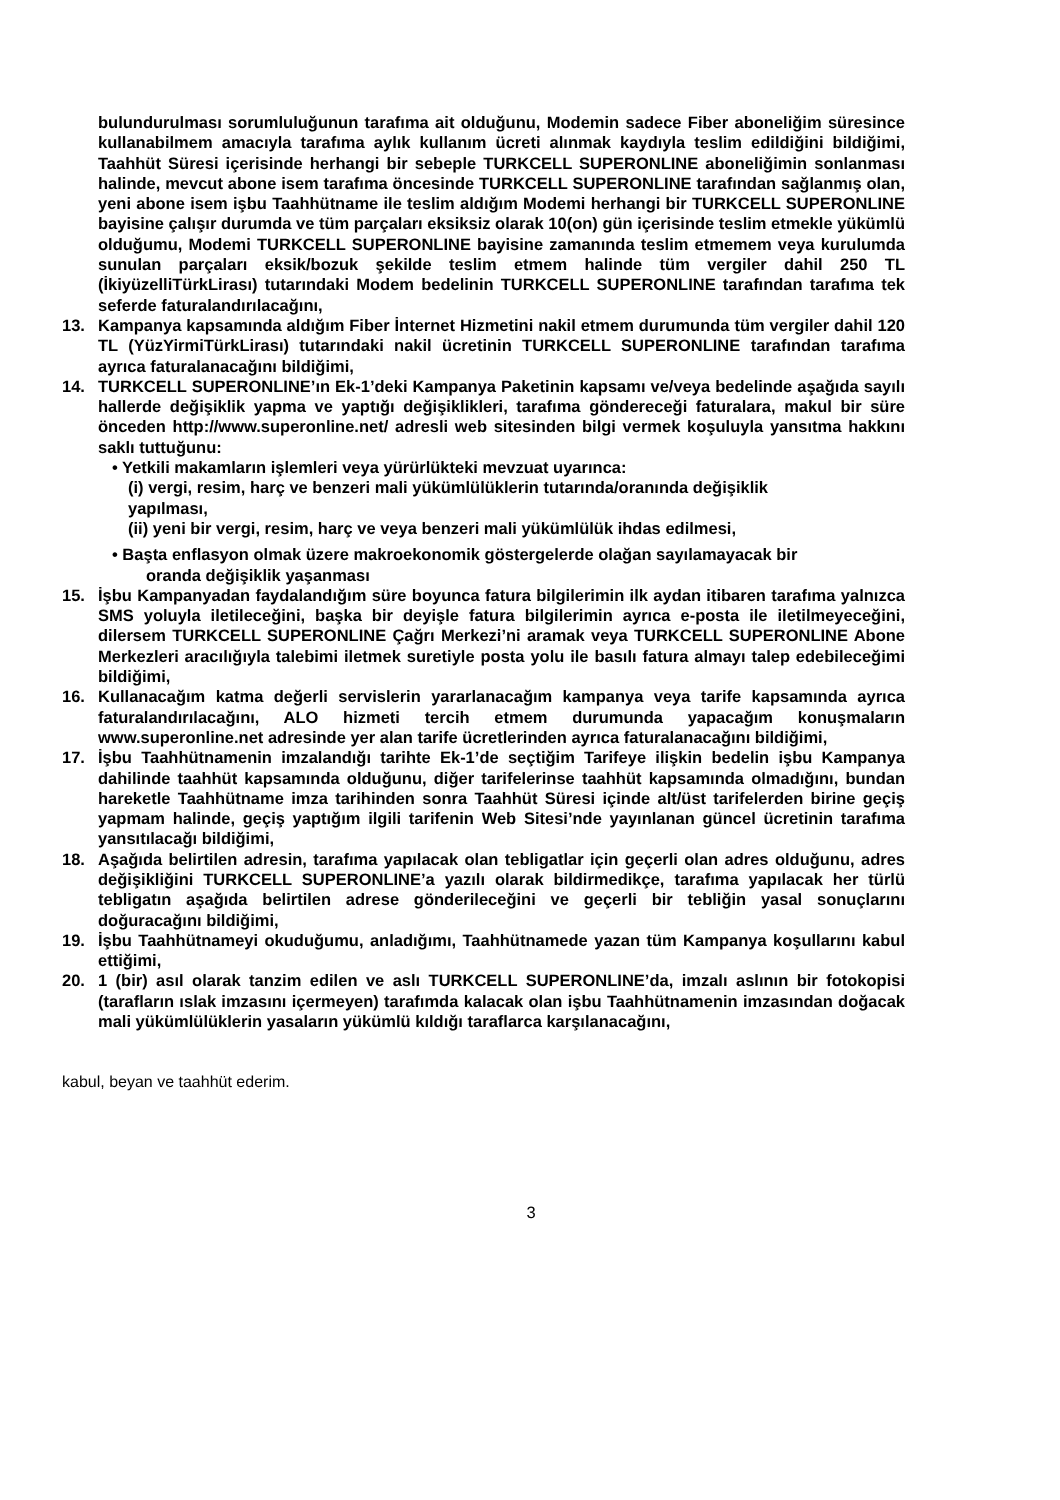bulundurulması sorumluluğunun tarafıma ait olduğunu, Modemin sadece Fiber aboneliğim süresince kullanabilmem amacıyla tarafıma aylık kullanım ücreti alınmak kaydıyla teslim edildiğini bildiğimi, Taahhüt Süresi içerisinde herhangi bir sebeple TURKCELL SUPERONLINE aboneliğimin sonlanması halinde, mevcut abone isem tarafıma öncesinde TURKCELL SUPERONLINE tarafından sağlanmış olan, yeni abone isem işbu Taahhütname ile teslim aldığım Modemi herhangi bir TURKCELL SUPERONLINE bayisine çalışır durumda ve tüm parçaları eksiksiz olarak 10(on) gün içerisinde teslim etmekle yükümlü olduğumu, Modemi TURKCELL SUPERONLINE bayisine zamanında teslim etmemem veya kurulumda sunulan parçaları eksik/bozuk şekilde teslim etmem halinde tüm vergiler dahil 250 TL (İkiyüzelliTürkLirası) tutarındaki Modem bedelinin TURKCELL SUPERONLINE tarafından tarafıma tek seferde faturalandırılacağını,
13. Kampanya kapsamında aldığım Fiber İnternet Hizmetini nakil etmem durumunda tüm vergiler dahil 120 TL (YüzYirmiTürkLirası) tutarındaki nakil ücretinin TURKCELL SUPERONLINE tarafından tarafıma ayrıca faturalanacağını bildiğimi,
14. TURKCELL SUPERONLINE’ın Ek-1’deki Kampanya Paketinin kapsamı ve/veya bedelinde aşağıda sayılı hallerde değişiklik yapma ve yaptığı değişiklikleri, tarafıma göndereceği faturalara, makul bir süre önceden http://www.superonline.net/ adresli web sitesinden bilgi vermek koşuluyla yansıtma hakkını saklı tuttuğunu:
• Yetkili makamların işlemleri veya yürürlükteki mevzuat uyarınca:
(i) vergi, resim, harç ve benzeri mali yükümlülüklerin tutarında/oranında değişiklik
yapılması,
(ii) yeni bir vergi, resim, harç ve veya benzeri mali yükümlülük ihdas edilmesi,
• Başta enflasyon olmak üzere makroekonomik göstergelerde olağan sayılamayacak bir
oranda değişiklik yaşanması
15. İşbu Kampanyadan faydalandığım süre boyunca fatura bilgilerimin ilk aydan itibaren tarafıma yalnızca SMS yoluyla iletileceğini, başka bir deyişle fatura bilgilerimin ayrıca e-posta ile iletilmeyeceğini, dilersem TURKCELL SUPERONLINE Çağrı Merkezi’ni aramak veya TURKCELL SUPERONLINE Abone Merkezleri aracılığıyla talebimi iletmek suretiyle posta yolu ile basılı fatura almayı talep edebileceğimi bildiğimi,
16. Kullanacağım katma değerli servislerin yararlanacağım kampanya veya tarife kapsamında ayrıca faturalandırılacağını, ALO hizmeti tercih etmem durumunda yapacağım konuşmaların www.superonline.net adresinde yer alan tarife ücretlerinden ayrıca faturalanacağını bildiğimi,
17. İşbu Taahhütnamenin imzalandığı tarihte Ek-1’de seçtiğim Tarifeye ilişkin bedelin işbu Kampanya dahilinde taahhüt kapsamında olduğunu, diğer tarifelerinse taahhüt kapsamında olmadığını, bundan hareketle Taahhütname imza tarihinden sonra Taahhüt Süresi içinde alt/üst tarifelerden birine geçiş yapmam halinde, geçiş yaptığım ilgili tarifenin Web Sitesi’nde yayınlanan güncel ücretinin tarafıma yansıtılacağı bildiğimi,
18. Aşağıda belirtilen adresin, tarafıma yapılacak olan tebligatlar için geçerli olan adres olduğunu, adres değişikliğini TURKCELL SUPERONLINE’a yazılı olarak bildirmedikçe, tarafıma yapılacak her türlü tebligatın aşağıda belirtilen adrese gönderileceğini ve geçerli bir tebliğin yasal sonuçlarını doğuracağını bildiğimi,
19. İşbu Taahhütnameyi okuduğumu, anladığımı, Taahhütnamede yazan tüm Kampanya koşullarını kabul ettiğimi,
20. 1 (bir) asıl olarak tanzim edilen ve aslı TURKCELL SUPERONLINE’da, imzalı aslının bir fotokopisi (tarafların ıslak imzasını içermeyen) tarafımda kalacak olan işbu Taahhütnamenin imzasından doğacak mali yükümlülüklerin yasaların yükümlü kıldığı taraflarca karşılanacağını,
kabul, beyan ve taahhüt ederim.
3